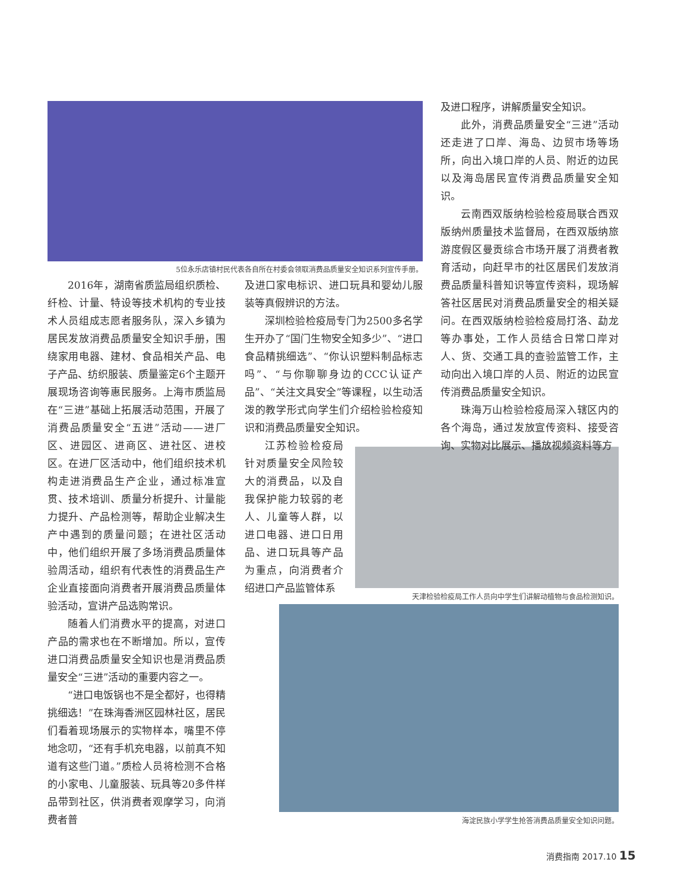5位永乐店镇村民代表各自所在村委会领取消费品质量安全知识系列宣传手册。
2016年，湖南省质监局组织质检、纤检、计量、特设等技术机构的专业技术人员组成志愿者服务队，深入乡镇为居民发放消费品质量安全知识手册，围绕家用电器、建材、食品相关产品、电子产品、纺织服装、质量鉴定6个主题开展现场咨询等惠民服务。上海市质监局在“三进”基础上拓展活动范围，开展了消费品质量安全“五进”活动——进厂区、进园区、进商区、进社区、进校区。在进厂区活动中，他们组织技术机构走进消费品生产企业，通过标准宣贯、技术培训、质量分析提升、计量能力提升、产品检测等，帮助企业解决生产中遇到的质量问题；在进社区活动中，他们组织开展了多场消费品质量体验周活动，组织有代表性的消费品生产企业直接面向消费者开展消费品质量体验活动，宣讲产品选购常识。
随着人们消费水平的提高，对进口产品的需求也在不断增加。所以，宣传进口消费品质量安全知识也是消费品质量安全“三进”活动的重要内容之一。
“进口电饭锅也不是全都好，也得精挑细选！”在珠海香洲区园林社区，居民们看着现场展示的实物样本，嘴里不停地念叨，“还有手机充电器，以前真不知道有这些门道。”质检人员将检测不合格的小家电、儿童服装、玩具等20多件样品带到社区，供消费者观摩学习，向消费者普
及进口家电标识、进口玩具和婴幼儿服装等真假辨识的方法。
深圳检验检疫局专门为2500多名学生开办了“国门生物安全知多少”、“进口食品精挑细选”、“你认识塑料制品标志吗”、“与你聊聊身边的CCC认证产品”、“关注文具安全”等课程，以生动活泼的教学形式向学生们介绍检验检疫知识和消费品质量安全知识。
江苏检验检疫局针对质量安全风险较大的消费品，以及自我保护能力较弱的老人、儿童等人群，以进口电器、进口日用品、进口玩具等产品为重点，向消费者介绍进口产品监管体系
天津检验检疫局工作人员向中学生们讲解动植物与食品检测知识。
海淀民族小学学生抢答消费品质量安全知识问题。
及进口程序，讲解质量安全知识。
此外，消费品质量安全“三进”活动还走进了口岸、海岛、边贸市场等场所，向出入境口岸的人员、附近的边民以及海岛居民宣传消费品质量安全知识。
云南西双版纳检验检疫局联合西双版纳州质量技术监督局，在西双版纳旅游度假区曼贡综合市场开展了消费者教育活动，向赶早市的社区居民们发放消费品质量科普知识等宣传资料，现场解答社区居民对消费品质量安全的相关疑问。在西双版纳检验检疫局打洛、勐龙等办事处，工作人员结合日常口岸对人、货、交通工具的查验监管工作，主动向出入境口岸的人员、附近的边民宣传消费品质量安全知识。
珠海万山检验检疫局深入辖区内的各个海岛，通过发放宣传资料、接受咨询、实物对比展示、播放视频资料等方
消费指南 2017.10 15